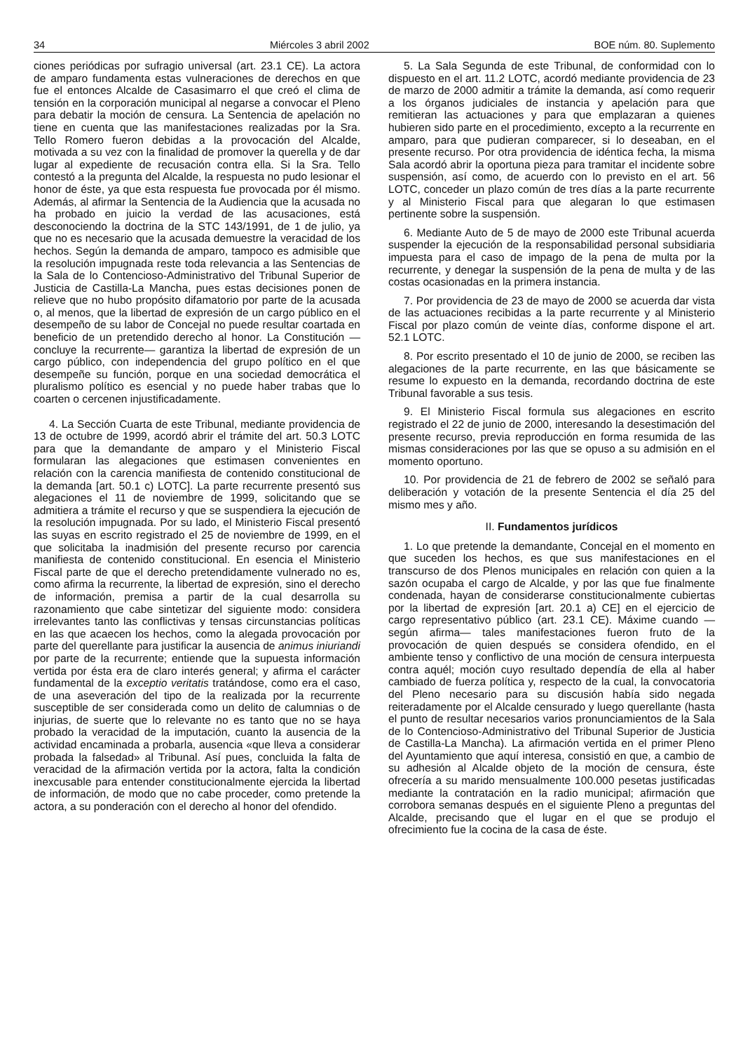34 Miércoles 3 abril 2002 BOE núm. 80. Suplemento
ciones periódicas por sufragio universal (art. 23.1 CE). La actora de amparo fundamenta estas vulneraciones de derechos en que fue el entonces Alcalde de Casasimarro el que creó el clima de tensión en la corporación municipal al negarse a convocar el Pleno para debatir la moción de censura. La Sentencia de apelación no tiene en cuenta que las manifestaciones realizadas por la Sra. Tello Romero fueron debidas a la provocación del Alcalde, motivada a su vez con la finalidad de promover la querella y de dar lugar al expediente de recusación contra ella. Si la Sra. Tello contestó a la pregunta del Alcalde, la respuesta no pudo lesionar el honor de éste, ya que esta respuesta fue provocada por él mismo. Además, al afirmar la Sentencia de la Audiencia que la acusada no ha probado en juicio la verdad de las acusaciones, está desconociendo la doctrina de la STC 143/1991, de 1 de julio, ya que no es necesario que la acusada demuestre la veracidad de los hechos. Según la demanda de amparo, tampoco es admisible que la resolución impugnada reste toda relevancia a las Sentencias de la Sala de lo Contencioso-Administrativo del Tribunal Superior de Justicia de Castilla-La Mancha, pues estas decisiones ponen de relieve que no hubo propósito difamatorio por parte de la acusada o, al menos, que la libertad de expresión de un cargo público en el desempeño de su labor de Concejal no puede resultar coartada en beneficio de un pretendido derecho al honor. La Constitución —concluye la recurrente— garantiza la libertad de expresión de un cargo público, con independencia del grupo político en el que desempeñe su función, porque en una sociedad democrática el pluralismo político es esencial y no puede haber trabas que lo coarten o cercenen injustificadamente.
4. La Sección Cuarta de este Tribunal, mediante providencia de 13 de octubre de 1999, acordó abrir el trámite del art. 50.3 LOTC para que la demandante de amparo y el Ministerio Fiscal formularan las alegaciones que estimasen convenientes en relación con la carencia manifiesta de contenido constitucional de la demanda [art. 50.1 c) LOTC]. La parte recurrente presentó sus alegaciones el 11 de noviembre de 1999, solicitando que se admitiera a trámite el recurso y que se suspendiera la ejecución de la resolución impugnada. Por su lado, el Ministerio Fiscal presentó las suyas en escrito registrado el 25 de noviembre de 1999, en el que solicitaba la inadmisión del presente recurso por carencia manifiesta de contenido constitucional. En esencia el Ministerio Fiscal parte de que el derecho pretendidamente vulnerado no es, como afirma la recurrente, la libertad de expresión, sino el derecho de información, premisa a partir de la cual desarrolla su razonamiento que cabe sintetizar del siguiente modo: considera irrelevantes tanto las conflictivas y tensas circunstancias políticas en las que acaecen los hechos, como la alegada provocación por parte del querellante para justificar la ausencia de animus iniuriandi por parte de la recurrente; entiende que la supuesta información vertida por ésta era de claro interés general; y afirma el carácter fundamental de la exceptio veritatis tratándose, como era el caso, de una aseveración del tipo de la realizada por la recurrente susceptible de ser considerada como un delito de calumnias o de injurias, de suerte que lo relevante no es tanto que no se haya probado la veracidad de la imputación, cuanto la ausencia de la actividad encaminada a probarla, ausencia «que lleva a considerar probada la falsedad» al Tribunal. Así pues, concluida la falta de veracidad de la afirmación vertida por la actora, falta la condición inexcusable para entender constitucionalmente ejercida la libertad de información, de modo que no cabe proceder, como pretende la actora, a su ponderación con el derecho al honor del ofendido.
5. La Sala Segunda de este Tribunal, de conformidad con lo dispuesto en el art. 11.2 LOTC, acordó mediante providencia de 23 de marzo de 2000 admitir a trámite la demanda, así como requerir a los órganos judiciales de instancia y apelación para que remitieran las actuaciones y para que emplazaran a quienes hubieren sido parte en el procedimiento, excepto a la recurrente en amparo, para que pudieran comparecer, si lo deseaban, en el presente recurso. Por otra providencia de idéntica fecha, la misma Sala acordó abrir la oportuna pieza para tramitar el incidente sobre suspensión, así como, de acuerdo con lo previsto en el art. 56 LOTC, conceder un plazo común de tres días a la parte recurrente y al Ministerio Fiscal para que alegaran lo que estimasen pertinente sobre la suspensión.
6. Mediante Auto de 5 de mayo de 2000 este Tribunal acuerda suspender la ejecución de la responsabilidad personal subsidiaria impuesta para el caso de impago de la pena de multa por la recurrente, y denegar la suspensión de la pena de multa y de las costas ocasionadas en la primera instancia.
7. Por providencia de 23 de mayo de 2000 se acuerda dar vista de las actuaciones recibidas a la parte recurrente y al Ministerio Fiscal por plazo común de veinte días, conforme dispone el art. 52.1 LOTC.
8. Por escrito presentado el 10 de junio de 2000, se reciben las alegaciones de la parte recurrente, en las que básicamente se resume lo expuesto en la demanda, recordando doctrina de este Tribunal favorable a sus tesis.
9. El Ministerio Fiscal formula sus alegaciones en escrito registrado el 22 de junio de 2000, interesando la desestimación del presente recurso, previa reproducción en forma resumida de las mismas consideraciones por las que se opuso a su admisión en el momento oportuno.
10. Por providencia de 21 de febrero de 2002 se señaló para deliberación y votación de la presente Sentencia el día 25 del mismo mes y año.
II. Fundamentos jurídicos
1. Lo que pretende la demandante, Concejal en el momento en que suceden los hechos, es que sus manifestaciones en el transcurso de dos Plenos municipales en relación con quien a la sazón ocupaba el cargo de Alcalde, y por las que fue finalmente condenada, hayan de considerarse constitucionalmente cubiertas por la libertad de expresión [art. 20.1 a) CE] en el ejercicio de cargo representativo público (art. 23.1 CE). Máxime cuando —según afirma— tales manifestaciones fueron fruto de la provocación de quien después se considera ofendido, en el ambiente tenso y conflictivo de una moción de censura interpuesta contra aquél; moción cuyo resultado dependía de ella al haber cambiado de fuerza política y, respecto de la cual, la convocatoria del Pleno necesario para su discusión había sido negada reiteradamente por el Alcalde censurado y luego querellante (hasta el punto de resultar necesarios varios pronunciamientos de la Sala de lo Contencioso-Administrativo del Tribunal Superior de Justicia de Castilla-La Mancha). La afirmación vertida en el primer Pleno del Ayuntamiento que aquí interesa, consistió en que, a cambio de su adhesión al Alcalde objeto de la moción de censura, éste ofrecería a su marido mensualmente 100.000 pesetas justificadas mediante la contratación en la radio municipal; afirmación que corrobora semanas después en el siguiente Pleno a preguntas del Alcalde, precisando que el lugar en el que se produjo el ofrecimiento fue la cocina de la casa de éste.